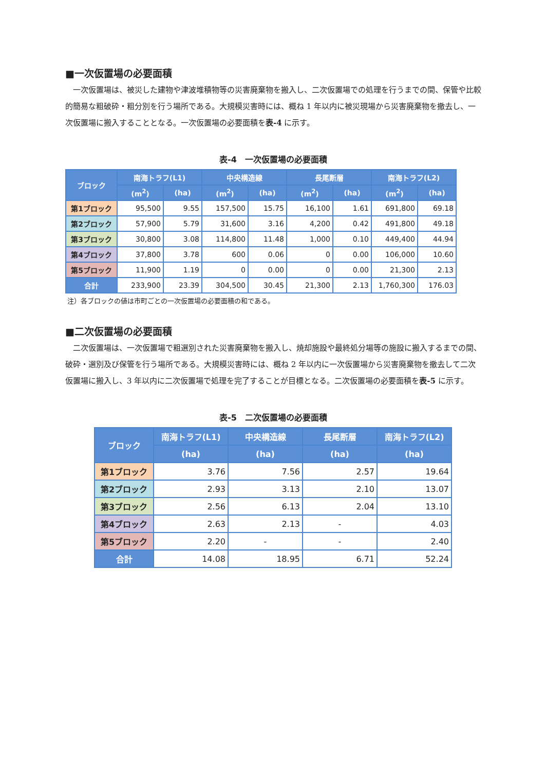■一次仮置場の必要面積
一次仮置場は、被災した建物や津波堆積物等の災害廃棄物を搬入し、二次仮置場での処理を行うまでの間、保管や比較的簡易な粗破砕・粗分別を行う場所である。大規模災害時には、概ね 1 年以内に被災現場から災害廃棄物を撤去し、一次仮置場に搬入することとなる。一次仮置場の必要面積を表-4 に示す。
表-4　一次仮置場の必要面積
| ブロック | 南海トラフ(L1) | | 中央構造線 | | 長尾断層 | | 南海トラフ(L2) | |
| --- | --- | --- | --- | --- | --- | --- | --- | --- |
| | (m<sup>2</sup>) | (ha) | (m<sup>2</sup>) | (ha) | (m<sup>2</sup>) | (ha) | (m<sup>2</sup>) | (ha) |
| 第1ブロック | 95,500 | 9.55 | 157,500 | 15.75 | 16,100 | 1.61 | 691,800 | 69.18 |
| 第2ブロック | 57,900 | 5.79 | 31,600 | 3.16 | 4,200 | 0.42 | 491,800 | 49.18 |
| 第3ブロック | 30,800 | 3.08 | 114,800 | 11.48 | 1,000 | 0.10 | 449,400 | 44.94 |
| 第4ブロック | 37,800 | 3.78 | 600 | 0.06 | 0 | 0.00 | 106,000 | 10.60 |
| 第5ブロック | 11,900 | 1.19 | 0 | 0.00 | 0 | 0.00 | 21,300 | 2.13 |
| 合計 | 233,900 | 23.39 | 304,500 | 30.45 | 21,300 | 2.13 | 1,760,300 | 176.03 |
注）各ブロックの値は市町ごとの一次仮置場の必要面積の和である。
■二次仮置場の必要面積
二次仮置場は、一次仮置場で粗選別された災害廃棄物を搬入し、焼却施設や最終処分場等の施設に搬入するまでの間、破砕・選別及び保管を行う場所である。大規模災害時には、概ね 2 年以内に一次仮置場から災害廃棄物を撤去して二次仮置場に搬入し、3 年以内に二次仮置場で処理を完了することが目標となる。二次仮置場の必要面積を表-5 に示す。
表-5　二次仮置場の必要面積
| ブロック | 南海トラフ(L1) | 中央構造線 | 長尾断層 | 南海トラフ(L2) |
| --- | --- | --- | --- | --- |
| | (ha) | (ha) | (ha) | (ha) |
| 第1ブロック | 3.76 | 7.56 | 2.57 | 19.64 |
| 第2ブロック | 2.93 | 3.13 | 2.10 | 13.07 |
| 第3ブロック | 2.56 | 6.13 | 2.04 | 13.10 |
| 第4ブロック | 2.63 | 2.13 | - | 4.03 |
| 第5ブロック | 2.20 | - | - | 2.40 |
| 合計 | 14.08 | 18.95 | 6.71 | 52.24 |